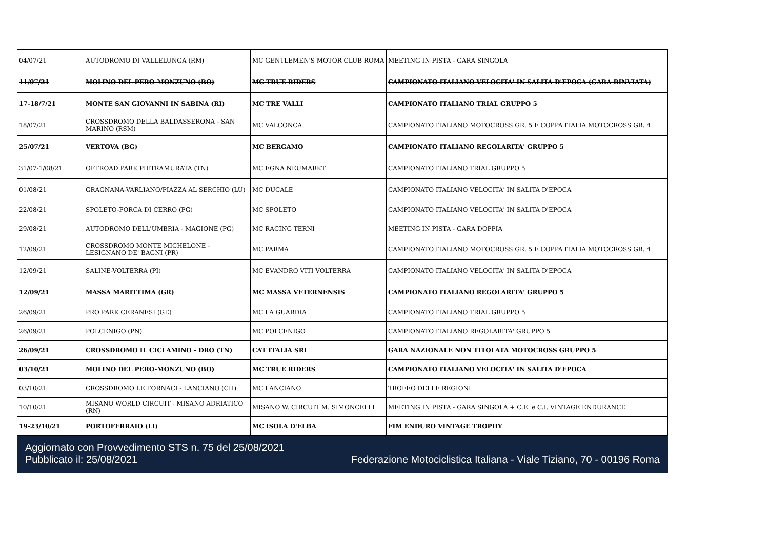| 04/07/21 | AUTODROMO DI VALLELUNGA (RM) | MC GENTLEMEN'S MOTOR CLUB ROMA | MEETING IN PISTA - GARA SINGOLA |
| 11/07/21 | MOLINO DEL PERO-MONZUNO (BO) | MC TRUE RIDERS | CAMPIONATO ITALIANO VELOCITA' IN SALITA D'EPOCA (GARA RINVIATA) |
| 17-18/7/21 | MONTE SAN GIOVANNI IN SABINA (RI) | MC TRE VALLI | CAMPIONATO ITALIANO TRIAL GRUPPO 5 |
| 18/07/21 | CROSSDROMO DELLA BALDASSERONA - SAN MARINO (RSM) | MC VALCONCA | CAMPIONATO ITALIANO MOTOCROSS GR. 5 E COPPA ITALIA MOTOCROSS GR. 4 |
| 25/07/21 | VERTOVA (BG) | MC BERGAMO | CAMPIONATO ITALIANO REGOLARITA' GRUPPO 5 |
| 31/07-1/08/21 | OFFROAD PARK PIETRAMURATA (TN) | MC EGNA NEUMARKT | CAMPIONATO ITALIANO TRIAL GRUPPO 5 |
| 01/08/21 | GRAGNANA-VARLIANO/PIAZZA AL SERCHIO (LU) | MC DUCALE | CAMPIONATO ITALIANO VELOCITA' IN SALITA D'EPOCA |
| 22/08/21 | SPOLETO-FORCA DI CERRO (PG) | MC SPOLETO | CAMPIONATO ITALIANO VELOCITA' IN SALITA D'EPOCA |
| 29/08/21 | AUTODROMO DELL'UMBRIA - MAGIONE (PG) | MC RACING TERNI | MEETING IN PISTA - GARA DOPPIA |
| 12/09/21 | CROSSDROMO MONTE MICHELONE - LESIGNANO DE' BAGNI (PR) | MC PARMA | CAMPIONATO ITALIANO MOTOCROSS GR. 5 E COPPA ITALIA MOTOCROSS GR. 4 |
| 12/09/21 | SALINE-VOLTERRA (PI) | MC EVANDRO VITI VOLTERRA | CAMPIONATO ITALIANO VELOCITA' IN SALITA D'EPOCA |
| 12/09/21 | MASSA MARITTIMA (GR) | MC MASSA VETERNENSIS | CAMPIONATO ITALIANO REGOLARITA' GRUPPO 5 |
| 26/09/21 | PRO PARK CERANESI (GE) | MC LA GUARDIA | CAMPIONATO ITALIANO TRIAL GRUPPO 5 |
| 26/09/21 | POLCENIGO (PN) | MC POLCENIGO | CAMPIONATO ITALIANO REGOLARITA' GRUPPO 5 |
| 26/09/21 | CROSSDROMO IL CICLAMINO - DRO (TN) | CAT ITALIA SRL | GARA NAZIONALE NON TITOLATA MOTOCROSS GRUPPO 5 |
| 03/10/21 | MOLINO DEL PERO-MONZUNO (BO) | MC TRUE RIDERS | CAMPIONATO ITALIANO VELOCITA' IN SALITA D'EPOCA |
| 03/10/21 | CROSSDROMO LE FORNACI - LANCIANO (CH) | MC LANCIANO | TROFEO DELLE REGIONI |
| 10/10/21 | MISANO WORLD CIRCUIT - MISANO ADRIATICO (RN) | MISANO W. CIRCUIT M. SIMONCELLI | MEETING IN PISTA - GARA SINGOLA + C.E. e C.I. VINTAGE ENDURANCE |
| 19-23/10/21 | PORTOFERRAIO (LI) | MC ISOLA D'ELBA | FIM ENDURO VINTAGE TROPHY |
Aggiornato con Provvedimento STS n. 75 del 25/08/2021
Pubblicato il: 25/08/2021 Federazione Motociclistica Italiana - Viale Tiziano, 70 - 00196 Roma